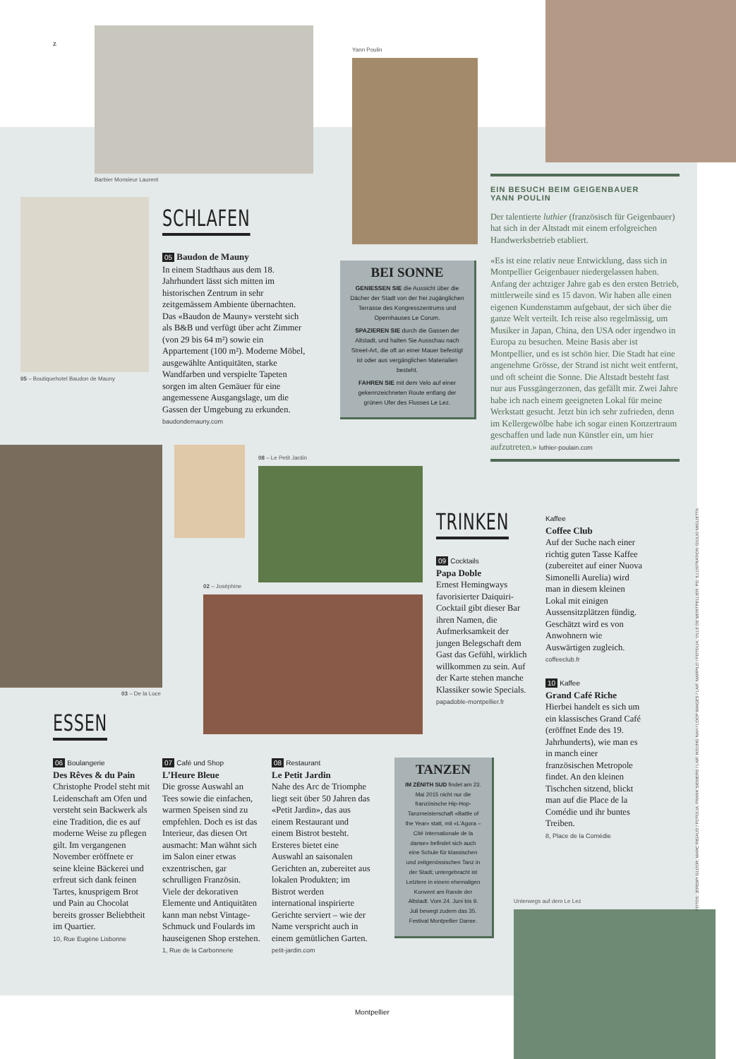z
Barbier Monsieur Laurent
Yann Poulin
EIN BESUCH BEIM GEIGENBAUER
YANN POULIN
Der talentierte luthier (französisch für Geigenbauer) hat sich in der Altstadt mit einem erfolgreichen Handwerksbetrieb etabliert.
«Es ist eine relativ neue Entwicklung, dass sich in Montpellier Geigenbauer niedergelassen haben. Anfang der achtziger Jahre gab es den ersten Betrieb, mittlerweile sind es 15 davon. Wir haben alle einen eigenen Kundenstamm aufgebaut, der sich über die ganze Welt verteilt. Ich reise also regelmässig, um Musiker in Japan, China, den USA oder irgendwo in Europa zu besuchen. Meine Basis aber ist Montpellier, und es ist schön hier. Die Stadt hat eine angenehme Grösse, der Strand ist nicht weit entfernt, und oft scheint die Sonne. Die Altstadt besteht fast nur aus Fussgängerzonen, das gefällt mir. Zwei Jahre habe ich nach einem geeigneten Lokal für meine Werkstatt gesucht. Jetzt bin ich sehr zufrieden, denn im Kellergewölbe habe ich sogar einen Konzertraum geschaffen und lade nun Künstler ein, um hier aufzutreten.» luthier-poulain.com
05 – Boutiquehotel Baudon de Mauny
SCHLAFEN
05 Baudon de Mauny
In einem Stadthaus aus dem 18. Jahrhundert lässt sich mitten im historischen Zentrum in sehr zeitgemässem Ambiente übernachten. Das «Baudon de Mauny» versteht sich als B&B und verfügt über acht Zimmer (von 29 bis 64 m²) sowie ein Appartement (100 m²). Moderne Möbel, ausgewählte Antiquitäten, starke Wandfarben und verspielte Tapeten sorgen im alten Gemäuer für eine angemessene Ausgangslage, um die Gassen der Umgebung zu erkunden.
baudondemauny.com
BEI SONNE
GENIESSEN SIE die Aussicht über die Dächer der Stadt von der frei zugänglichen Terrasse des Kongresszentrums und Opernhauses Le Corum.
SPAZIEREN SIE durch die Gassen der Altstadt, und halten Sie Ausschau nach Street-Art, die oft an einer Mauer befestigt ist oder aus vergänglichen Materialien besteht.
FAHREN SIE mit dem Velo auf einer gekennzeichneten Route entlang der grünen Ufer des Flusses Le Lez.
03 – De la Luce
08 – Le Petit Jardin
02 – Joséphine
TRINKEN
09 Cocktails
Papa Doble
Ernest Hemingways favorisierter Daiquiri-Cocktail gibt dieser Bar ihren Namen, die Aufmerksamkeit der jungen Belegschaft dem Gast das Gefühl, wirklich willkommen zu sein. Auf der Karte stehen manche Klassiker sowie Specials.
papadoble-montpellier.fr
Kaffee
Coffee Club
Auf der Suche nach einer richtig guten Tasse Kaffee (zubereitet auf einer Nuova Simonelli Aurelia) wird man in diesem kleinen Lokal mit einigen Aussensitzplätzen fündig. Geschätzt wird es von Anwohnern wie Auswärtigen zugleich.
coffeeclub.fr
10 Kaffee
Grand Café Riche
Hierbei handelt es sich um ein klassisches Grand Café (eröffnet Ende des 19. Jahrhunderts), wie man es in manch einer französischen Metropole findet. An den kleinen Tischchen sitzend, blickt man auf die Place de la Comédie und ihr buntes Treiben.
8, Place de la Comédie
ESSEN
06 Boulangerie
Des Rêves & du Pain
Christophe Prodel steht mit Leidenschaft am Ofen und versteht sein Backwerk als eine Tradition, die es auf moderne Weise zu pflegen gilt. Im vergangenen November eröffnete er seine kleine Bäckerei und erfreut sich dank feinen Tartes, knusprigem Brot und Pain au Chocolat bereits grosser Beliebtheit im Quartier.
10, Rue Eugène Lisbonne
07 Café und Shop
L’Heure Bleue
Die grosse Auswahl an Tees sowie die einfachen, warmen Speisen sind zu empfehlen. Doch es ist das Interieur, das diesen Ort ausmacht: Man wähnt sich im Salon einer etwas exzentrischen, gar schrulligen Französin. Viele der dekorativen Elemente und Antiquitäten kann man nebst Vintage-Schmuck und Foulards im hauseigenen Shop erstehen.
1, Rue de la Carbonnerie
08 Restaurant
Le Petit Jardin
Nahe des Arc de Triomphe liegt seit über 50 Jahren das «Petit Jardin», das aus einem Restaurant und einem Bistrot besteht. Ersteres bietet eine Auswahl an saisonalen Gerichten an, zubereitet aus lokalen Produkten; im Bistrot werden international inspirierte Gerichte serviert – wie der Name verspricht auch in einem gemütlichen Garten.
petit-jardin.com
TANZEN
IM ZÉNITH SUD findet am 23. Mai 2015 nicht nur die französische Hip-Hop-Tanzmeisterschaft «Battle of the Year» statt, mit «L’Agora – Cité Internationale de la danse» befindet sich auch eine Schule für klassischen und zeitgenössischen Tanz in der Stadt; untergebracht ist Letztere in einem ehemaligen Konvent am Rande der Altstadt. Vom 24. Juni bis 9. Juli bewegt zudem das 35. Festival Montpellier Danse.
Unterwegs auf dem Le Lez
Montpellier
FOTOS: JEREMY GLOOR, MARC RIGAUD / FOTOLIA, FRANK SIEMERS / LAIF, IKSUNG NAH / LOOP IMAGES / LAIF, MARPILO / FOTOLIA, VILLE DE MONTPELLIER, PD; ILLUSTRATION: GIULIO MIGLIETTA